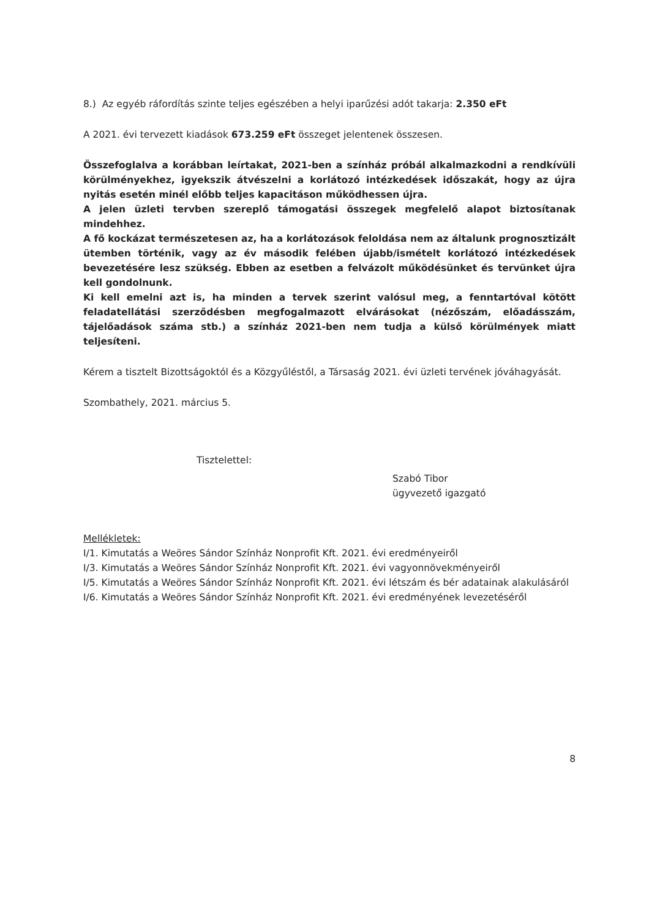8.) Az egyéb ráfordítás szinte teljes egészében a helyi iparűzési adót takarja: 2.350 eFt
A 2021. évi tervezett kiadások 673.259 eFt összeget jelentenek összesen.
Összefoglalva a korábban leírtakat, 2021-ben a színház próbál alkalmazkodni a rendkívüli körülményekhez, igyekszik átvészelni a korlátozó intézkedések időszakát, hogy az újra nyitás esetén minél előbb teljes kapacitáson működhessen újra.
A jelen üzleti tervben szereplő támogatási összegek megfelelő alapot biztosítanak mindehhez.
A fő kockázat természetesen az, ha a korlátozások feloldása nem az általunk prognosztizált ütemben történik, vagy az év második felében újabb/ismételt korlátozó intézkedések bevezetésére lesz szükség. Ebben az esetben a felvázolt működésünket és tervünket újra kell gondolnunk.
Ki kell emelni azt is, ha minden a tervek szerint valósul meg, a fenntartóval kötött feladatellátási szerződésben megfogalmazott elvárásokat (nézőszám, előadásszám, tájelőadások száma stb.) a színház 2021-ben nem tudja a külső körülmények miatt teljesíteni.
Kérem a tisztelt Bizottságoktól és a Közgyűléstől, a Társaság 2021. évi üzleti tervének jóváhagyását.
Szombathely, 2021. március 5.
Tisztelettel:
Szabó Tibor
ügyvezető igazgató
Mellékletek:
I/1. Kimutatás a Weöres Sándor Színház Nonprofit Kft. 2021. évi eredményeiről
I/3. Kimutatás a Weöres Sándor Színház Nonprofit Kft. 2021. évi vagyonnövekményeiről
I/5. Kimutatás a Weöres Sándor Színház Nonprofit Kft. 2021. évi létszám és bér adatainak alakulásáról
I/6. Kimutatás a Weöres Sándor Színház Nonprofit Kft. 2021. évi eredményének levezetéséről
8